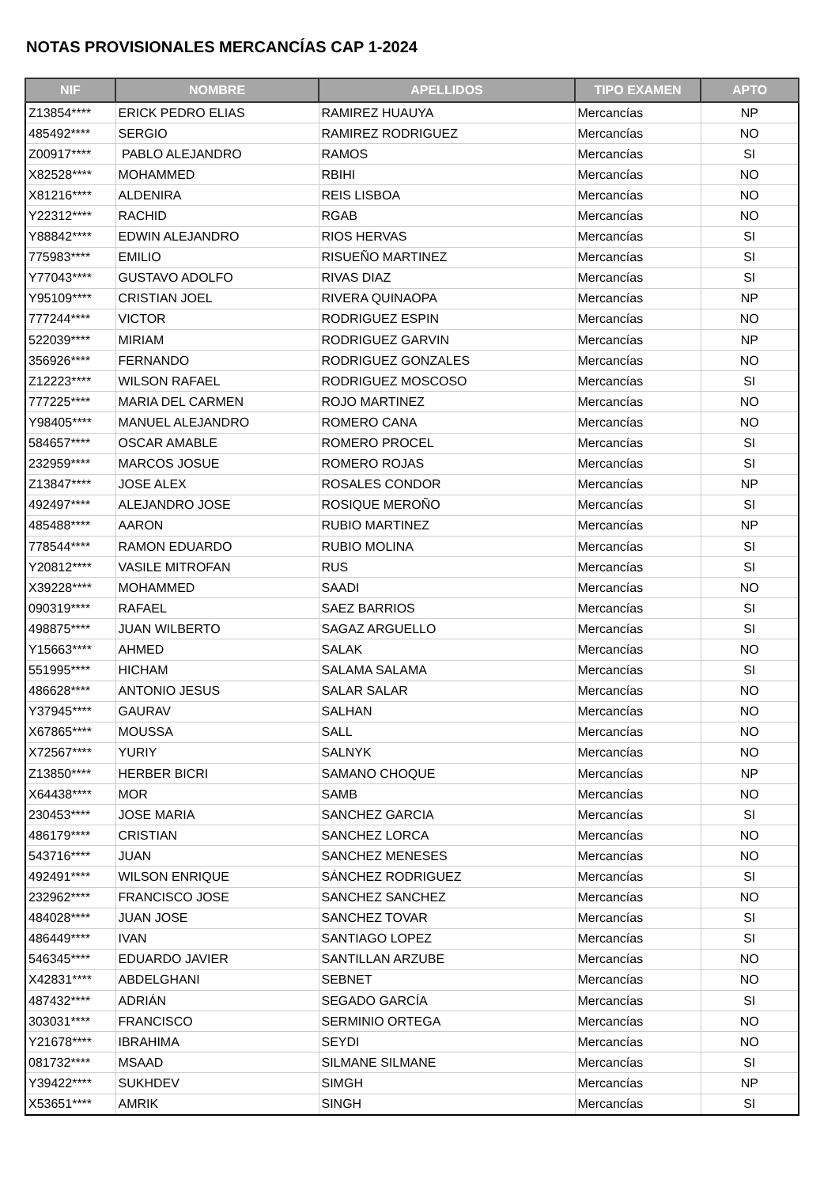NOTAS PROVISIONALES MERCANCÍAS CAP 1-2024
| NIF | NOMBRE | APELLIDOS | TIPO EXAMEN | APTO |
| --- | --- | --- | --- | --- |
| Z13854**** | ERICK PEDRO ELIAS | RAMIREZ HUAUYA | Mercancías | NP |
| 485492**** | SERGIO | RAMIREZ RODRIGUEZ | Mercancías | NO |
| Z00917**** | PABLO ALEJANDRO | RAMOS | Mercancías | SI |
| X82528**** | MOHAMMED | RBIHI | Mercancías | NO |
| X81216**** | ALDENIRA | REIS LISBOA | Mercancías | NO |
| Y22312**** | RACHID | RGAB | Mercancías | NO |
| Y88842**** | EDWIN ALEJANDRO | RIOS HERVAS | Mercancías | SI |
| 775983**** | EMILIO | RISUEÑO MARTINEZ | Mercancías | SI |
| Y77043**** | GUSTAVO ADOLFO | RIVAS DIAZ | Mercancías | SI |
| Y95109**** | CRISTIAN JOEL | RIVERA QUINAOPA | Mercancías | NP |
| 777244**** | VICTOR | RODRIGUEZ ESPIN | Mercancías | NO |
| 522039**** | MIRIAM | RODRIGUEZ GARVIN | Mercancías | NP |
| 356926**** | FERNANDO | RODRIGUEZ GONZALES | Mercancías | NO |
| Z12223**** | WILSON RAFAEL | RODRIGUEZ MOSCOSO | Mercancías | SI |
| 777225**** | MARIA DEL CARMEN | ROJO MARTINEZ | Mercancías | NO |
| Y98405**** | MANUEL ALEJANDRO | ROMERO CANA | Mercancías | NO |
| 584657**** | OSCAR AMABLE | ROMERO PROCEL | Mercancías | SI |
| 232959**** | MARCOS JOSUE | ROMERO ROJAS | Mercancías | SI |
| Z13847**** | JOSE ALEX | ROSALES CONDOR | Mercancías | NP |
| 492497**** | ALEJANDRO JOSE | ROSIQUE MEROÑO | Mercancías | SI |
| 485488**** | AARON | RUBIO MARTINEZ | Mercancías | NP |
| 778544**** | RAMON EDUARDO | RUBIO MOLINA | Mercancías | SI |
| Y20812**** | VASILE MITROFAN | RUS | Mercancías | SI |
| X39228**** | MOHAMMED | SAADI | Mercancías | NO |
| 090319**** | RAFAEL | SAEZ BARRIOS | Mercancías | SI |
| 498875**** | JUAN WILBERTO | SAGAZ ARGUELLO | Mercancías | SI |
| Y15663**** | AHMED | SALAK | Mercancías | NO |
| 551995**** | HICHAM | SALAMA SALAMA | Mercancías | SI |
| 486628**** | ANTONIO JESUS | SALAR SALAR | Mercancías | NO |
| Y37945**** | GAURAV | SALHAN | Mercancías | NO |
| X67865**** | MOUSSA | SALL | Mercancías | NO |
| X72567**** | YURIY | SALNYK | Mercancías | NO |
| Z13850**** | HERBER BICRI | SAMANO CHOQUE | Mercancías | NP |
| X64438**** | MOR | SAMB | Mercancías | NO |
| 230453**** | JOSE MARIA | SANCHEZ GARCIA | Mercancías | SI |
| 486179**** | CRISTIAN | SANCHEZ LORCA | Mercancías | NO |
| 543716**** | JUAN | SANCHEZ MENESES | Mercancías | NO |
| 492491**** | WILSON ENRIQUE | SÁNCHEZ RODRIGUEZ | Mercancías | SI |
| 232962**** | FRANCISCO JOSE | SANCHEZ SANCHEZ | Mercancías | NO |
| 484028**** | JUAN JOSE | SANCHEZ TOVAR | Mercancías | SI |
| 486449**** | IVAN | SANTIAGO LOPEZ | Mercancías | SI |
| 546345**** | EDUARDO JAVIER | SANTILLAN ARZUBE | Mercancías | NO |
| X42831**** | ABDELGHANI | SEBNET | Mercancías | NO |
| 487432**** | ADRIÁN | SEGADO GARCÍA | Mercancías | SI |
| 303031**** | FRANCISCO | SERMINIO ORTEGA | Mercancías | NO |
| Y21678**** | IBRAHIMA | SEYDI | Mercancías | NO |
| 081732**** | MSAAD | SILMANE SILMANE | Mercancías | SI |
| Y39422**** | SUKHDEV | SIMGH | Mercancías | NP |
| X53651**** | AMRIK | SINGH | Mercancías | SI |